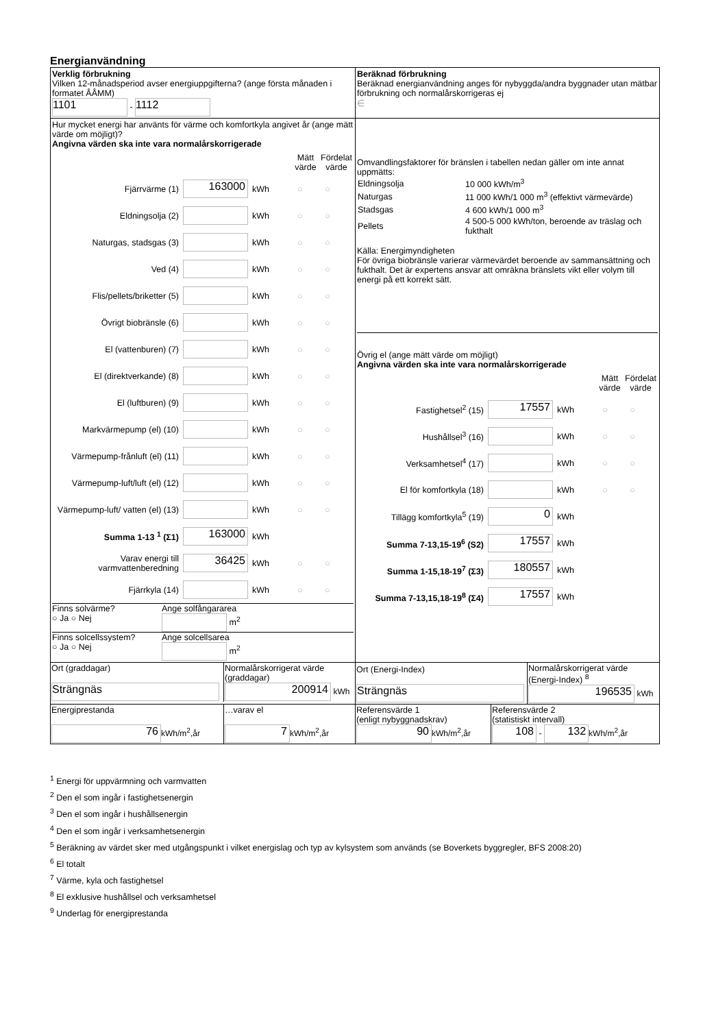Energianvändning
| Verklig förbrukning Vilken 12-månadsperiod avser energiuppgifterna? (ange första månaden i formatet ÅÅMM) 1101 - 1112 | Beräknad förbrukning Beräknad energianvändning anges för nybyggda/andra byggnader utan mätbar förbrukning och normalårskorrigeras ej ∈ |
| Hur mycket energi har använts för värme och komfortkyla angivet år (ange mätt värde om möjligt)? Angivna värden ska inte vara normalårskorrigerade Mätt värde Fördelat värde Fjärrvärme (1) 163000 kWh ○ ○ Eldningsolja (2) kWh ○ ○ Naturgas, stadsgas (3) kWh ○ ○ Ved (4) kWh ○ ○ Flis/pellets/briketter (5) kWh ○ ○ Övrigt biobränsle (6) kWh ○ ○ El (vattenburen) (7) kWh ○ ○ El (direktverkande) (8) kWh ○ ○ El (luftburen) (9) kWh ○ ○ Markvärmepump (el) (10) kWh ○ ○ Värmepump-frånluft (el) (11) kWh ○ ○ Värmepump-luft/luft (el) (12) kWh ○ ○ Värmepump-luft/ vatten (el) (13) kWh ○ ○ Summa 1-13 <sup>1</sup> (Σ1) 163000 kWh Varav energi till varmvattenberedning 36425 kWh ○ ○ Fjärrkyla (14) kWh ○ ○ Finns solvärme? ○ Ja ○ Nej Ange solfångararea m<sup>2</sup> Finns solcellssystem? ○ Ja ○ Nej Ange solcellsarea m<sup>2</sup> | Omvandlingsfaktorer för bränslen i tabellen nedan gäller om inte annat uppmätts: / Eldningsolja / 10 000 kWh/m<sup>3</sup> / / Naturgas / 11 000 kWh/1 000 m<sup>3</sup> (effektivt värmevärde) / / Stadsgas / 4 600 kWh/1 000 m<sup>3</sup> / / Pellets / 4 500-5 000 kWh/ton, beroende av träslag och fukthalt / Källa: Energimyndigheten För övriga biobränsle varierar värmevärdet beroende av sammansättning och fukthalt. Det är expertens ansvar att omräkna bränslets vikt eller volym till energi på ett korrekt sätt. Övrig el (ange mätt värde om möjligt) Angivna värden ska inte vara normalårskorrigerade Mätt värde Fördelat värde Fastighetsel<sup>2</sup> (15) 17557 kWh ○ ○ Hushållsel<sup>3</sup> (16) kWh ○ ○ Verksamhetsel<sup>4</sup> (17) kWh ○ ○ El för komfortkyla (18) kWh ○ ○ Tillägg komfortkyla<sup>5</sup> (19) 0 kWh Summa 7-13,15-19<sup>6</sup> (S2) 17557 kWh Summa 1-15,18-19<sup>7</sup> (Σ3) 180557 kWh Summa 7-13,15,18-19<sup>8</sup> (Σ4) 17557 kWh |
| / Ort (graddagar) Strängnäs / Normalårskorrigerat värde (graddagar) 200914 kWh / | / Ort (Energi-Index) Strängnäs / Normalårskorrigerat värde (Energi-Index) <sup>8</sup> 196535 kWh / |
| / Energiprestanda 76 kWh/m<sup>2</sup>,år / …varav el 7 kWh/m<sup>2</sup>,år / | / Referensvärde 1 (enligt nybyggnadskrav) 90 kWh/m<sup>2</sup>,år / Referensvärde 2 (statistiskt intervall) 108 - 132 kWh/m<sup>2</sup>,år / |
<sup>1</sup> Energi för uppvärmning och varmvatten
<sup>2</sup> Den el som ingår i fastighetsenergin
<sup>3</sup> Den el som ingår i hushållsenergin
<sup>4</sup> Den el som ingår i verksamhetsenergin
<sup>5</sup> Beräkning av värdet sker med utgångspunkt i vilket energislag och typ av kylsystem som används (se Boverkets byggregler, BFS 2008:20)
<sup>6</sup> El totalt
<sup>7</sup> Värme, kyla och fastighetsel
<sup>8</sup> El exklusive hushållsel och verksamhetsel
<sup>9</sup> Underlag för energiprestanda